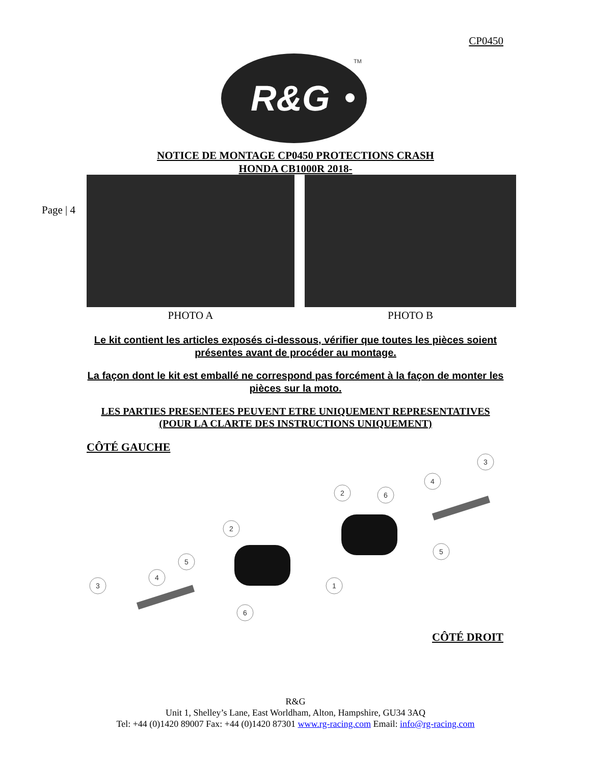CP0450
R&G
TM
NOTICE DE MONTAGE CP0450 PROTECTIONS CRASH
HONDA CB1000R 2018-
Page | 4
PHOTO A PHOTO B
Le kit contient les articles exposés ci-dessous, vérifier que toutes les pièces soient présentes avant de procéder au montage.
La façon dont le kit est emballé ne correspond pas forcément à la façon de monter les pièces sur la moto.
LES PARTIES PRESENTEES PEUVENT ETRE UNIQUEMENT REPRESENTATIVES (POUR LA CLARTE DES INSTRUCTIONS UNIQUEMENT)
CÔTÉ GAUCHE
3
4
5
2
6
1
2
6
4
5
3
CÔTÉ DROIT
R&G
Unit 1, Shelley’s Lane, East Worldham, Alton, Hampshire, GU34 3AQ
Tel: +44 (0)1420 89007 Fax: +44 (0)1420 87301 www.rg-racing.com Email: info@rg-racing.com